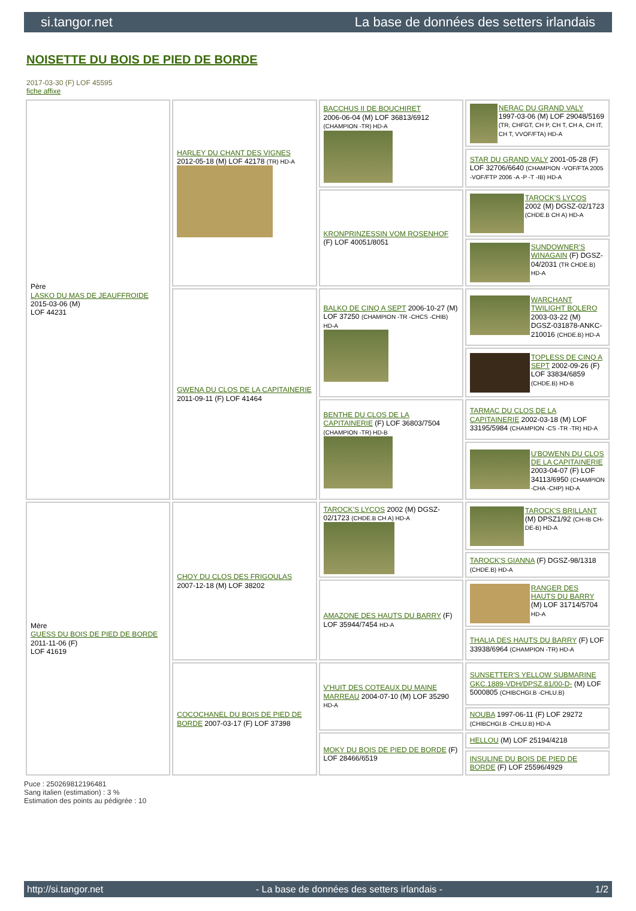si.tangor.net La base de données des setters irlandais
NOISETTE DU BOIS DE PIED DE BORDE
2017-03-30 (F) LOF 45595
fiche affixe
| Père LASKO DU MAS DE JEAUFFROIDE 2015-03-06 (M) LOF 44231 | HARLEY DU CHANT DES VIGNES 2012-05-18 (M) LOF 42178 (TR) HD-A | BACCHUS II DE BOUCHIRET 2006-06-04 (M) LOF 36813/6912 (CHAMPION -TR) HD-A | NERAC DU GRAND VALY 1997-03-06 (M) LOF 29048/5169 (TR, CHFGT, CH P, CH T, CH A, CH IT, CH T, VVOF/FTA) HD-A |
| | | | STAR DU GRAND VALY 2001-05-28 (F) LOF 32706/6640 (CHAMPION -VOF/FTA 2005 -VOF/FTP 2006 -A -P -T -IB) HD-A |
| | | KRONPRINZESSIN VOM ROSENHOF (F) LOF 40051/8051 | TAROCK'S LYCOS 2002 (M) DGSZ-02/1723 (CHDE.B CH A) HD-A |
| | | | SUNDOWNER'S WINAGAIN (F) DGSZ-04/2031 (TR CHDE.B) HD-A |
| | GWENA DU CLOS DE LA CAPITAINERIE 2011-09-11 (F) LOF 41464 | BALKO DE CINQ A SEPT 2006-10-27 (M) LOF 37250 (CHAMPION -TR -CHCS -CHIB) HD-A | WARCHANT TWILIGHT BOLERO 2003-03-22 (M) DGSZ-031878-ANKC-210016 (CHDE.B) HD-A |
| | | | TOPLESS DE CINQ A SEPT 2002-09-26 (F) LOF 33834/6859 (CHDE.B) HD-B |
| | | BENTHE DU CLOS DE LA CAPITAINERIE (F) LOF 36803/7504 (CHAMPION -TR) HD-B | TARMAC DU CLOS DE LA CAPITAINERIE 2002-03-18 (M) LOF 33195/5984 (CHAMPION -CS -TR -TR) HD-A |
| | | | U'BOWENN DU CLOS DE LA CAPITAINERIE 2003-04-07 (F) LOF 34113/6950 (CHAMPION -CHA -CHP) HD-A |
| Mère GUESS DU BOIS DE PIED DE BORDE 2011-11-06 (F) LOF 41619 | CHOY DU CLOS DES FRIGOULAS 2007-12-18 (M) LOF 38202 | TAROCK'S LYCOS 2002 (M) DGSZ-02/1723 (CHDE.B CH A) HD-A | TAROCK'S BRILLANT (M) DPSZ1/92 (CH-IB CH-DE-B) HD-A |
| | | | TAROCK'S GIANNA (F) DGSZ-98/1318 (CHDE.B) HD-A |
| | | AMAZONE DES HAUTS DU BARRY (F) LOF 35944/7454 HD-A | RANGER DES HAUTS DU BARRY (M) LOF 31714/5704 HD-A |
| | | | THALIA DES HAUTS DU BARRY (F) LOF 33938/6964 (CHAMPION -TR) HD-A |
| | COCOCHANEL DU BOIS DE PIED DE BORDE 2007-03-17 (F) LOF 37398 | V'HUIT DES COTEAUX DU MAINE MARREAU 2004-07-10 (M) LOF 35290 HD-A | SUNSETTER'S YELLOW SUBMARINE GKC.1889-VDH/DPSZ.81/00-D- (M) LOF 5000805 (CHIBCHGI.B -CHLU.B) |
| | | | NOUBA 1997-06-11 (F) LOF 29272 (CHIBCHGI.B -CHLU.B) HD-A |
| | | MOKY DU BOIS DE PIED DE BORDE (F) LOF 28466/6519 | HELLOU (M) LOF 25194/4218 |
| | | | INSULINE DU BOIS DE PIED DE BORDE (F) LOF 25596/4929 |
Puce : 250269812196481
Sang italien (estimation) : 3 %
Estimation des points au pédigrée : 10
http://si.tangor.net - La base de données des setters irlandais - 1/2